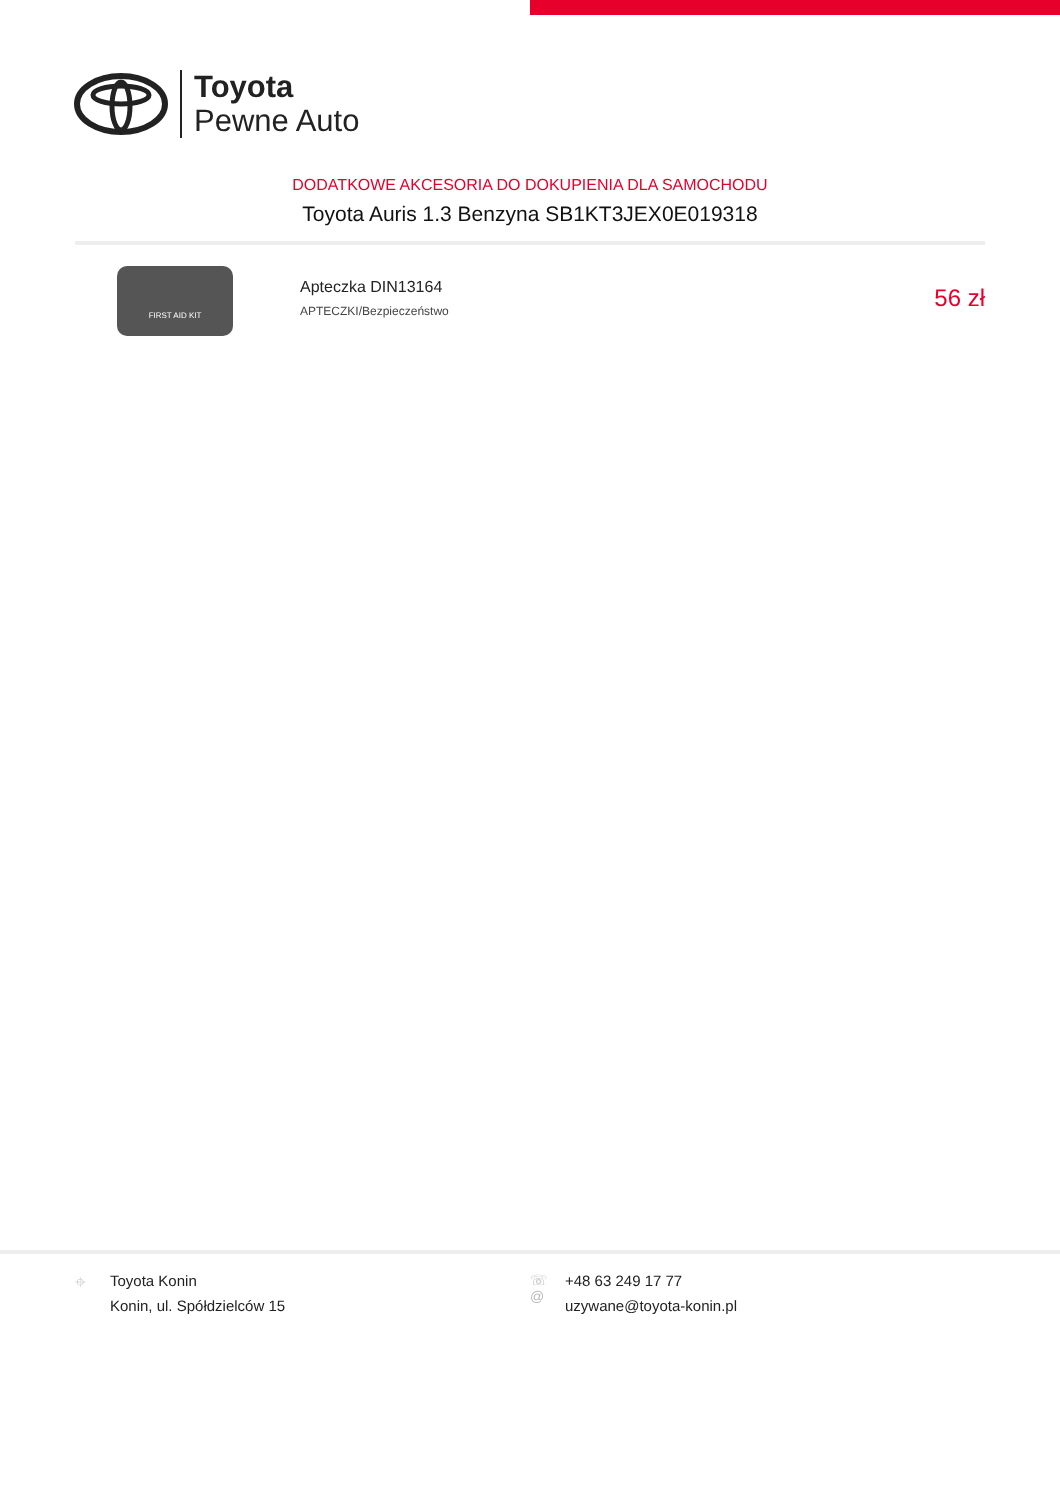Toyota
Pewne Auto
DODATKOWE AKCESORIA DO DOKUPIENIA DLA SAMOCHODU
Toyota Auris 1.3 Benzyna SB1KT3JEX0E019318
FIRST AID KIT
Apteczka DIN13164
APTECZKI/Bezpieczeństwo
56 zł
⌖ Toyota Konin
Konin, ul. Spółdzielców 15
☏
@
+48 63 249 17 77
uzywane@toyota-konin.pl